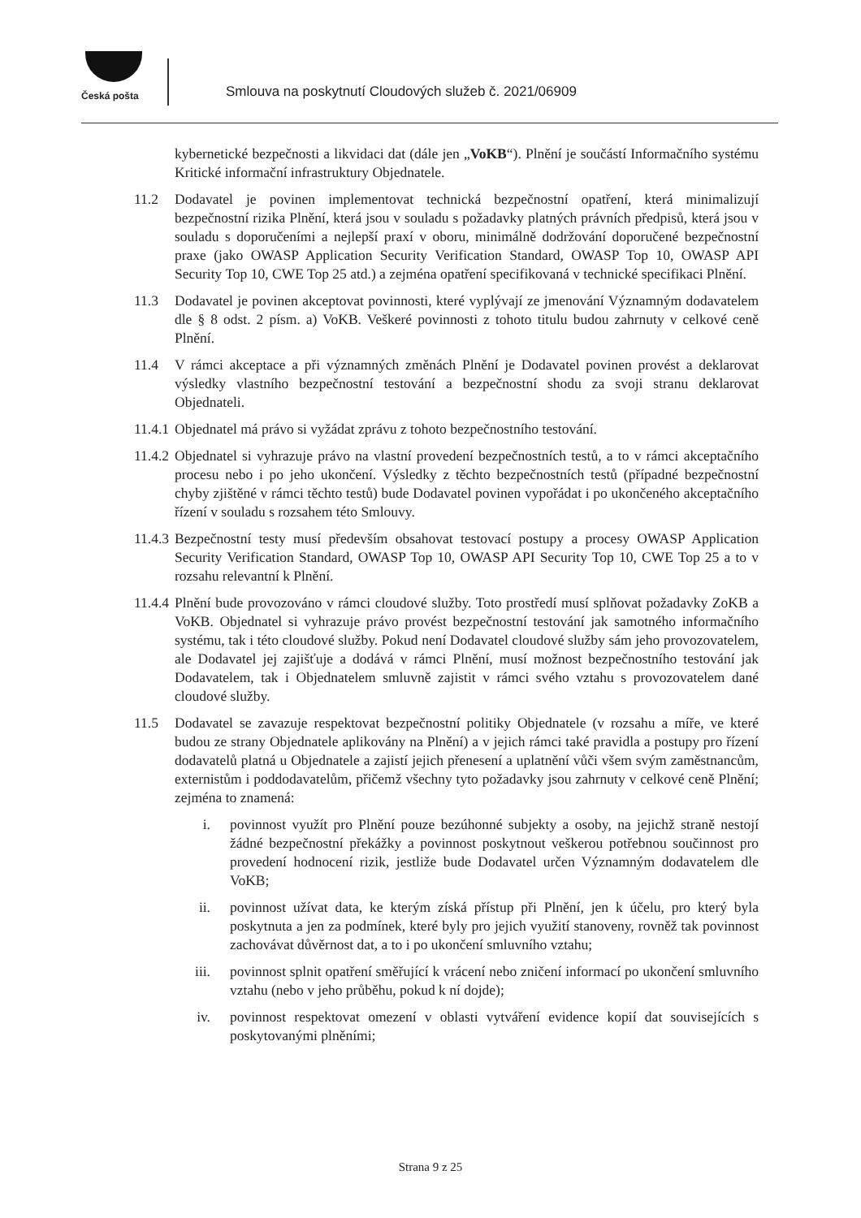Česká pošta
Smlouva na poskytnutí Cloudových služeb č. 2021/06909
kybernetické bezpečnosti a likvidaci dat (dále jen „VoKB“). Plnění je součástí Informačního systému Kritické informační infrastruktury Objednatele.
11.2 Dodavatel je povinen implementovat technická bezpečnostní opatření, která minimalizují bezpečnostní rizika Plnění, která jsou v souladu s požadavky platných právních předpisů, která jsou v souladu s doporučeními a nejlepší praxí v oboru, minimálně dodržování doporučené bezpečnostní praxe (jako OWASP Application Security Verification Standard, OWASP Top 10, OWASP API Security Top 10, CWE Top 25 atd.) a zejména opatření specifikovaná v technické specifikaci Plnění.
11.3 Dodavatel je povinen akceptovat povinnosti, které vyplývají ze jmenování Významným dodavatelem dle § 8 odst. 2 písm. a) VoKB. Veškeré povinnosti z tohoto titulu budou zahrnuty v celkové ceně Plnění.
11.4 V rámci akceptace a při významných změnách Plnění je Dodavatel povinen provést a deklarovat výsledky vlastního bezpečnostní testování a bezpečnostní shodu za svoji stranu deklarovat Objednateli.
11.4.1
Objednatel má právo si vyžádat zprávu z tohoto bezpečnostního testování.
11.4.2
Objednatel si vyhrazuje právo na vlastní provedení bezpečnostních testů, a to v rámci akceptačního procesu nebo i po jeho ukončení. Výsledky z těchto bezpečnostních testů (případné bezpečnostní chyby zjištěné v rámci těchto testů) bude Dodavatel povinen vypořádat i po ukončeného akceptačního řízení v souladu s rozsahem této Smlouvy.
11.4.3
Bezpečnostní testy musí především obsahovat testovací postupy a procesy OWASP Application Security Verification Standard, OWASP Top 10, OWASP API Security Top 10, CWE Top 25 a to v rozsahu relevantní k Plnění.
11.4.4
Plnění bude provozováno v rámci cloudové služby. Toto prostředí musí splňovat požadavky ZoKB a VoKB. Objednatel si vyhrazuje právo provést bezpečnostní testování jak samotného informačního systému, tak i této cloudové služby. Pokud není Dodavatel cloudové služby sám jeho provozovatelem, ale Dodavatel jej zajišťuje a dodává v rámci Plnění, musí možnost bezpečnostního testování jak Dodavatelem, tak i Objednatelem smluvně zajistit v rámci svého vztahu s provozovatelem dané cloudové služby.
11.5 Dodavatel se zavazuje respektovat bezpečnostní politiky Objednatele (v rozsahu a míře, ve které budou ze strany Objednatele aplikovány na Plnění) a v jejich rámci také pravidla a postupy pro řízení dodavatelů platná u Objednatele a zajistí jejich přenesení a uplatnění vůči všem svým zaměstnancům, externistům i poddodavatelům, přičemž všechny tyto požadavky jsou zahrnuty v celkové ceně Plnění; zejména to znamená:
i. povinnost využít pro Plnění pouze bezúhonné subjekty a osoby, na jejichž straně nestojí žádné bezpečnostní překážky a povinnost poskytnout veškerou potřebnou součinnost pro provedení hodnocení rizik, jestliže bude Dodavatel určen Významným dodavatelem dle VoKB;
ii. povinnost užívat data, ke kterým získá přístup při Plnění, jen k účelu, pro který byla poskytnuta a jen za podmínek, které byly pro jejich využití stanoveny, rovněž tak povinnost zachovávat důvěrnost dat, a to i po ukončení smluvního vztahu;
iii. povinnost splnit opatření směřující k vrácení nebo zničení informací po ukončení smluvního vztahu (nebo v jeho průběhu, pokud k ní dojde);
iv. povinnost respektovat omezení v oblasti vytváření evidence kopií dat souvisejících s poskytovanými plněními;
Strana 9 z 25